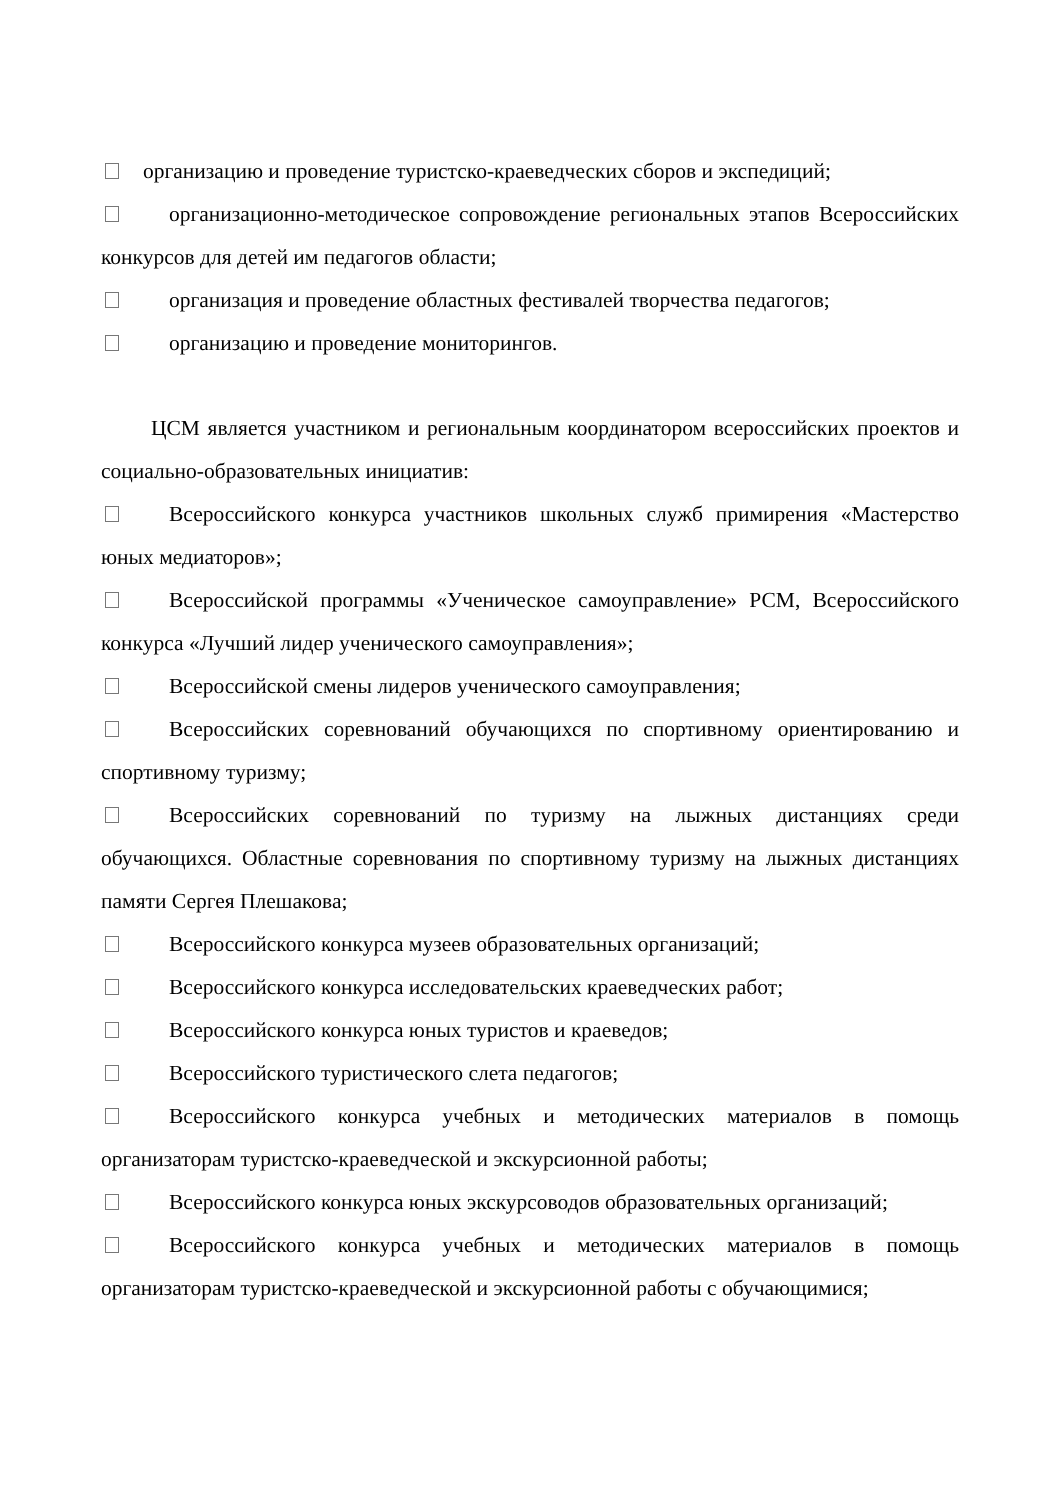организацию и проведение туристско-краеведческих сборов и экспедиций;
организационно-методическое сопровождение региональных этапов Всероссийских конкурсов для детей им педагогов области;
организация и проведение областных фестивалей творчества педагогов;
организацию и проведение мониторингов.
ЦСМ является участником и региональным координатором всероссийских проектов и социально-образовательных инициатив:
Всероссийского конкурса участников школьных служб примирения «Мастерство юных медиаторов»;
Всероссийской программы «Ученическое самоуправление» РСМ, Всероссийского конкурса «Лучший лидер ученического самоуправления»;
Всероссийской смены лидеров ученического самоуправления;
Всероссийских соревнований обучающихся по спортивному ориентированию и спортивному туризму;
Всероссийских соревнований по туризму на лыжных дистанциях среди обучающихся. Областные соревнования по спортивному туризму на лыжных дистанциях памяти Сергея Плешакова;
Всероссийского конкурса музеев образовательных организаций;
Всероссийского конкурса исследовательских краеведческих работ;
Всероссийского конкурса юных туристов и краеведов;
Всероссийского туристического слета педагогов;
Всероссийского конкурса учебных и методических материалов в помощь организаторам туристско-краеведческой и экскурсионной работы;
Всероссийского конкурса юных экскурсоводов образовательных организаций;
Всероссийского конкурса учебных и методических материалов в помощь организаторам туристско-краеведческой и экскурсионной работы с обучающимися;